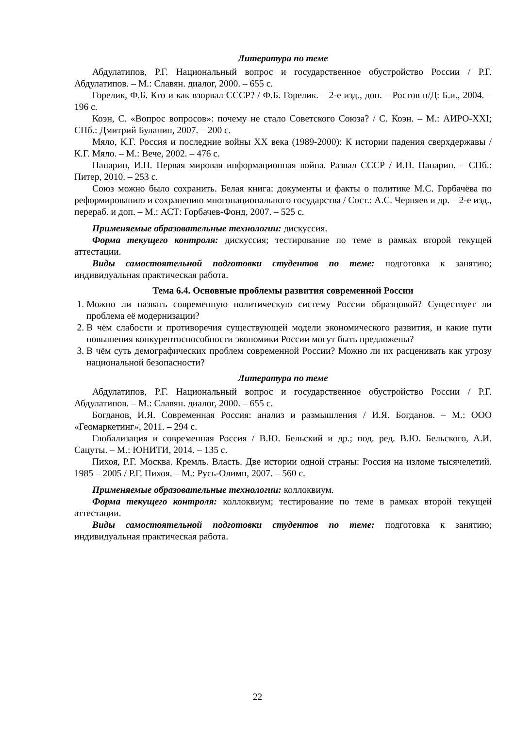Литература по теме
Абдулатипов, Р.Г. Национальный вопрос и государственное обустройство России / Р.Г. Абдулатипов. – М.: Славян. диалог, 2000. – 655 с.
Горелик, Ф.Б. Кто и как взорвал СССР? / Ф.Б. Горелик. – 2-е изд., доп. – Ростов н/Д: Б.и., 2004. – 196 с.
Коэн, С. «Вопрос вопросов»: почему не стало Советского Союза? / С. Коэн. – М.: АИРО-XXI; СПб.: Дмитрий Буланин, 2007. – 200 с.
Мяло, К.Г. Россия и последние войны XX века (1989-2000): К истории падения сверхдержавы / К.Г. Мяло. – М.: Вече, 2002. – 476 с.
Панарин, И.Н. Первая мировая информационная война. Развал СССР / И.Н. Панарин. – СПб.: Питер, 2010. – 253 с.
Союз можно было сохранить. Белая книга: документы и факты о политике М.С. Горбачёва по реформированию и сохранению многонационального государства / Сост.: А.С. Черняев и др. – 2-е изд., перераб. и доп. – М.: АСТ: Горбачев-Фонд, 2007. – 525 с.
Применяемые образовательные технологии: дискуссия.
Форма текущего контроля: дискуссия; тестирование по теме в рамках второй текущей аттестации.
Виды самостоятельной подготовки студентов по теме: подготовка к занятию; индивидуальная практическая работа.
Тема 6.4. Основные проблемы развития современной России
1. Можно ли назвать современную политическую систему России образцовой? Существует ли проблема её модернизации?
2. В чём слабости и противоречия существующей модели экономического развития, и какие пути повышения конкурентоспособности экономики России могут быть предложены?
3. В чём суть демографических проблем современной России? Можно ли их расценивать как угрозу национальной безопасности?
Литература по теме
Абдулатипов, Р.Г. Национальный вопрос и государственное обустройство России / Р.Г. Абдулатипов. – М.: Славян. диалог, 2000. – 655 с.
Богданов, И.Я. Современная Россия: анализ и размышления / И.Я. Богданов. – М.: ООО «Геомаркетинг», 2011. – 294 с.
Глобализация и современная Россия / В.Ю. Бельский и др.; под. ред. В.Ю. Бельского, А.И. Сацуты. – М.: ЮНИТИ, 2014. – 135 с.
Пихоя, Р.Г. Москва. Кремль. Власть. Две истории одной страны: Россия на изломе тысячелетий. 1985 – 2005 / Р.Г. Пихоя. – М.: Русь-Олимп, 2007. – 560 с.
Применяемые образовательные технологии: коллоквиум.
Форма текущего контроля: коллоквиум; тестирование по теме в рамках второй текущей аттестации.
Виды самостоятельной подготовки студентов по теме: подготовка к занятию; индивидуальная практическая работа.
22